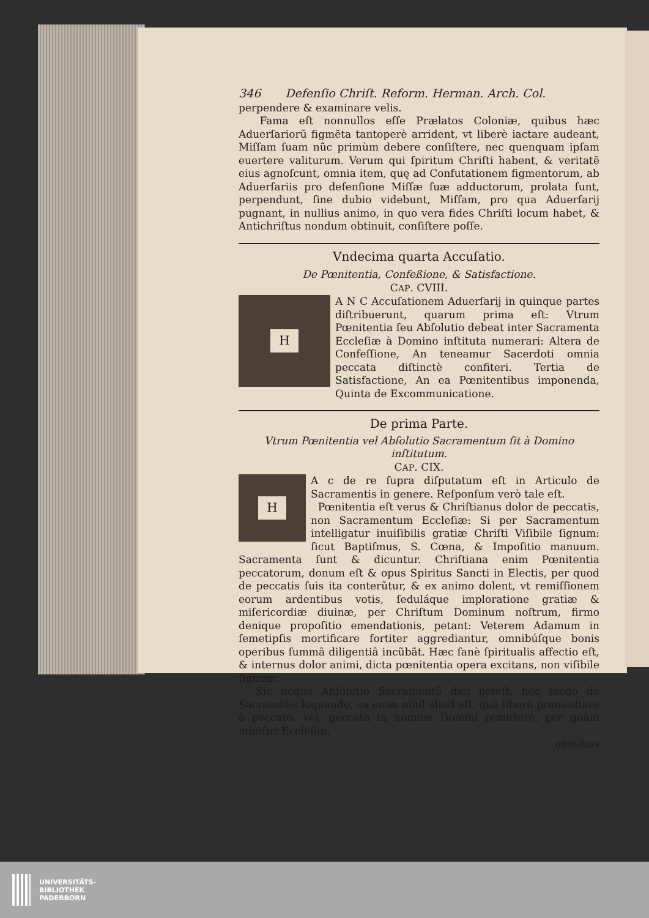346 Defenſio Chriſt. Reform. Herman. Arch. Col.
perpendere & examinare velis.
Fama eſt nonnullos eſſe Prælatos Coloniæ, quibus hæc Aduerſariorũ figmẽta tantoperè arrident, vt liberè iactare audeant, Miſſam ſuam nũc primùm debere conſiſtere, nec quenquam ipſam euertere valiturum. Verum qui ſpiritum Chriſti habent, & veritatẽ eius agnoſcunt, omnia item, quę ad Confutationem figmentorum, ab Aduerſariis pro defenſione Miſſæ ſuæ adductorum, prolata ſunt, perpendunt, ſine dubio videbunt, Miſſam, pro qua Aduerſarij pugnant, in nullius animo, in quo vera fides Chriſti locum habet, & Antichriſtus nondum obtinuit, conſiſtere poſſe.
Vndecima quarta Accuſatio.
De Pœnitentia, Confeßione, & Satisfactione.
CAP. CVIII.
H
A N C Accuſationem Aduerſarij in quinque partes diſtribuerunt, quarum prima eſt: Vtrum Pœnitentia ſeu Abſolutio debeat inter Sacramenta Eccleſiæ à Domino inſtituta numerari: Altera de Confeſſione, An teneamur Sacerdoti omnia peccata diſtinctè confiteri. Tertia de Satisfactione, An ea Pœnitentibus imponenda, Quinta de Excommunicatione.
De prima Parte.
Vtrum Pœnitentia vel Abſolutio Sacramentum ſit à Domino inſtitutum.
CAP. CIX.
H
A c de re ſupra diſputatum eſt in Articulo de Sacramentis in genere. Reſponſum verò tale eſt.
Pœnitentia eſt verus & Chriſtianus dolor de peccatis, non Sacramentum Eccleſiæ: Si per Sacramentum intelligatur inuiſibilis gratiæ Chriſti Viſibile ſignum: ſicut Baptiſmus, S. Cœna, & Impoſitio manuum. Sacramenta ſunt & dicuntur. Chriſtiana enim Pœnitentia peccatorum, donum eſt & opus Spiritus Sancti in Electis, per quod de peccatis ſuis ita conterũtur, & ex animo dolent, vt remiſſionem eorum ardentibus votis, ſeduláque imploratione gratiæ & miſericordiæ diuinæ, per Chriſtum Dominum noſtrum, firmo denique propoſitio emendationis, petant: Veterem Adamum in ſemetipſis mortificare fortiter aggrediantur, omnibúſque bonis operibus ſummâ diligentiâ incũbãt. Hæc ſanè ſpiritualis affectio eſt, & internus dolor animi, dicta pœnitentia opera excitans, non viſibile ſignum.
Sic neque Abſolutio Sacramentũ dici poteſt, hoc modo de Sacramẽtis loquendo, ea enim nihil aliud eſt, quã liberũ pronuntiare à peccato, vel, peccata in nomine Domini remittere, per quàm miniſtri Eccleſiæ,
omnibus
UNIVERSITÄTS-
BIBLIOTHEK
PADERBORN